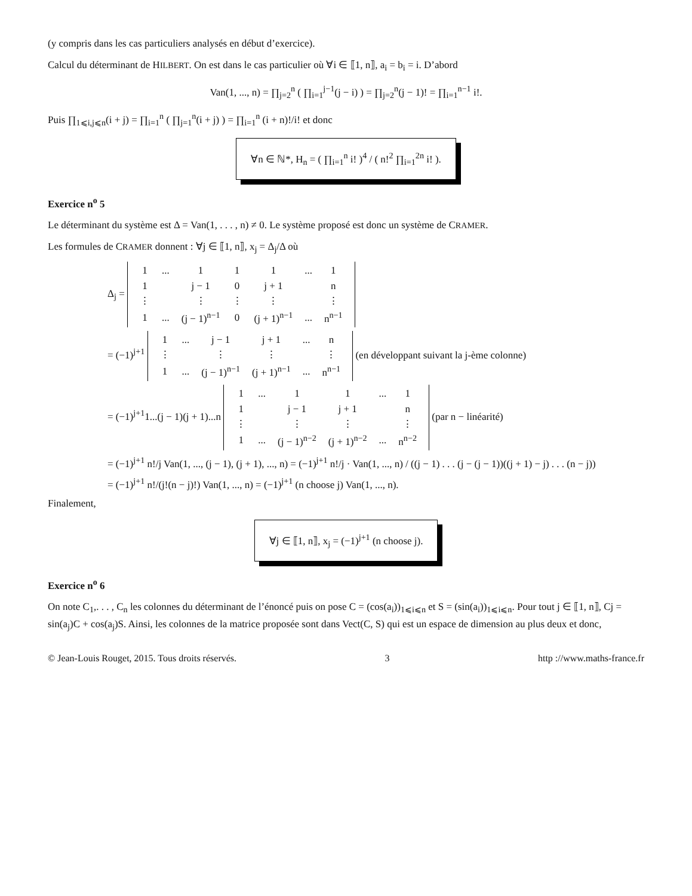(y compris dans les cas particuliers analysés en début d’exercice).
Calcul du déterminant de HILBERT. On est dans le cas particulier où ∀i ∈ ⟦1, n⟧, a<sub>i</sub> = b<sub>i</sub> = i. D’abord
Van(1, ..., n) = ∏<sub>j=2</sub><sup>n</sup> ( ∏<sub>i=1</sub><sup>j−1</sup>(j − i) ) = ∏<sub>j=2</sub><sup>n</sup>(j − 1)! = ∏<sub>i=1</sub><sup>n−1</sup> i!.
Puis ∏<sub>1⩽i,j⩽n</sub>(i + j) = ∏<sub>i=1</sub><sup>n</sup> ( ∏<sub>j=1</sub><sup>n</sup>(i + j) ) = ∏<sub>i=1</sub><sup>n</sup> (i + n)!/i! et donc
∀n ∈ ℕ*, H<sub>n</sub> = ( ∏<sub>i=1</sub><sup>n</sup> i! )<sup>4</sup> / ( n!<sup>2</sup> ∏<sub>i=1</sub><sup>2n</sup> i! ).
Exercice n<sup>o</sup> 5
Le déterminant du système est Δ = Van(1, . . . , n) ≠ 0. Le système proposé est donc un système de CRAMER.
Les formules de CRAMER donnent : ∀j ∈ ⟦1, n⟧, x<sub>j</sub> = Δ<sub>j</sub>/Δ où
Δ<sub>j</sub> =
| 1 | ... | 1 | 1 | 1 | ... | 1 |
| 1 | | j − 1 | 0 | j + 1 | | n |
| ⋮ | | ⋮ | ⋮ | ⋮ | | ⋮ |
| 1 | ... | (j − 1)<sup>n−1</sup> | 0 | (j + 1)<sup>n−1</sup> | ... | n<sup>n−1</sup> |
= (−1)<sup>j+1</sup>
| 1 | ... | j − 1 | j + 1 | ... | n |
| ⋮ | | ⋮ | ⋮ | | ⋮ |
| 1 | ... | (j − 1)<sup>n−1</sup> | (j + 1)<sup>n−1</sup> | ... | n<sup>n−1</sup> |
(en développant suivant la j-ème colonne)
= (−1)<sup>j+1</sup>1...(j − 1)(j + 1)...n
| 1 | ... | 1 | 1 | ... | 1 |
| 1 | | j − 1 | j + 1 | | n |
| ⋮ | | ⋮ | ⋮ | | ⋮ |
| 1 | ... | (j − 1)<sup>n−2</sup> | (j + 1)<sup>n−2</sup> | ... | n<sup>n−2</sup> |
(par n − linéarité)
= (−1)<sup>j+1</sup> n!/j Van(1, ..., (j − 1), (j + 1), ..., n) = (−1)<sup>j+1</sup> n!/j · Van(1, ..., n) / ((j − 1) . . . (j − (j − 1))((j + 1) − j) . . . (n − j))
= (−1)<sup>j+1</sup> n!/(j!(n − j)!) Van(1, ..., n) = (−1)<sup>j+1</sup> (n choose j) Van(1, ..., n).
Finalement,
∀j ∈ ⟦1, n⟧, x<sub>j</sub> = (−1)<sup>j+1</sup> (n choose j).
Exercice n<sup>o</sup> 6
On note C<sub>1</sub>,. . . , C<sub>n</sub> les colonnes du déterminant de l’énoncé puis on pose C = (cos(a<sub>i</sub>))<sub>1⩽i⩽n</sub> et S = (sin(a<sub>i</sub>))<sub>1⩽i⩽n</sub>. Pour tout j ∈ ⟦1, n⟧, Cj = sin(a<sub>j</sub>)C + cos(a<sub>j</sub>)S. Ainsi, les colonnes de la matrice proposée sont dans Vect(C, S) qui est un espace de dimension au plus deux et donc,
© Jean-Louis Rouget, 2015. Tous droits réservés. 3 http ://www.maths-france.fr